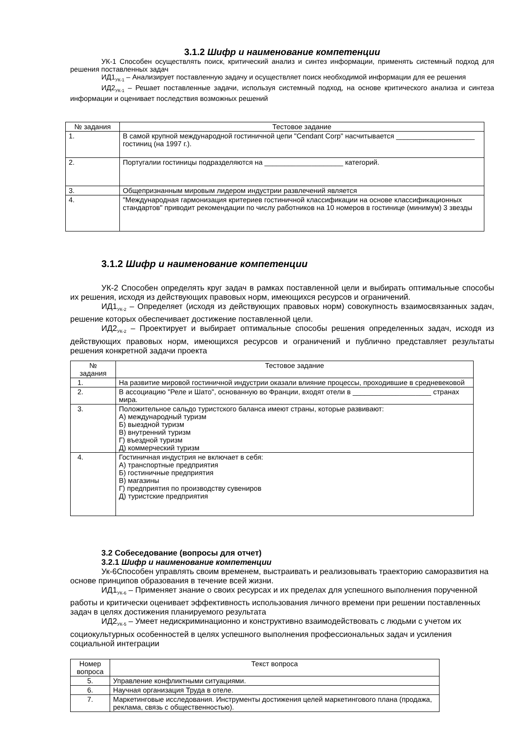3.1.2 Шифр и наименование компетенции
УК-1 Способен осуществлять поиск, критический анализ и синтез информации, применять системный подход для решения поставленных задач
ИД1<sub>УК-1</sub> – Анализирует поставленную задачу и осуществляет поиск необходимой информации для ее решения
ИД2<sub>УК-1</sub> – Решает поставленные задачи, используя системный подход, на основе критического анализа и синтеза информации и оценивает последствия возможных решений
| № задания | Тестовое задание |
| --- | --- |
| 1. | В самой крупной международной гостиничной цепи "Cendant Corp" насчитывается ____________________ гостиниц (на 1997 г.). |
| 2. | Португалии гостиницы подразделяются на ____________________ категорий. |
| 3. | Общепризнанным мировым лидером индустрии развлечений является |
| 4. | "Международная гармонизация критериев гостиничной классификации на основе классификационных стандартов" приводит рекомендации по числу работников на 10 номеров в гостинице (минимум) 3 звезды |
3.1.2 Шифр и наименование компетенции
УК-2 Способен определять круг задач в рамках поставленной цели и выбирать оптимальные способы их решения, исходя из действующих правовых норм, имеющихся ресурсов и ограничений.
ИД1<sub>УК-2</sub> – Определяет (исходя из действующих правовых норм) совокупность взаимосвязанных задач, решение которых обеспечивает достижение поставленной цели.
ИД2<sub>УК-2</sub> – Проектирует и выбирает оптимальные способы решения определенных задач, исходя из действующих правовых норм, имеющихся ресурсов и ограничений и публично представляет результаты решения конкретной задачи проекта
| № задания | Тестовое задание |
| --- | --- |
| 1. | На развитие мировой гостиничной индустрии оказали влияние процессы, проходившие в средневековой |
| 2. | В ассоциацию "Реле и Шато", основанную во Франции, входят отели в ____________________ странах мира. |
| 3. | Положительное сальдо туристского баланса имеют страны, которые развивают: А) международный туризм Б) выездной туризм В) внутренний туризм Г) въездной туризм Д) коммерческий туризм |
| 4. | Гостиничная индустрия не включает в себя: А) транспортные предприятия Б) гостиничные предприятия В) магазины Г) предприятия по производству сувениров Д) туристские предприятия |
3.2 Собеседование (вопросы для отчет)
3.2.1 Шифр и наименование компетенции
Ук-6Способен управлять своим временем, выстраивать и реализовывать траекторию саморазвития на основе принципов образования в течение всей жизни.
ИД1<sub>УК-6</sub> – Применяет знание о своих ресурсах и их пределах для успешного выполнения порученной работы и критически оценивает эффективность использования личного времени при решении поставленных задач в целях достижения планируемого результата
ИД2<sub>УК-5</sub> – Умеет недискриминационно и конструктивно взаимодействовать с людьми с учетом их социокультурных особенностей в целях успешного выполнения профессиональных задач и усиления социальной интеграции
| Номер вопроса | Текст вопроса |
| --- | --- |
| 5. | Управление конфликтными ситуациями. |
| 6. | Научная организация Труда в отеле. |
| 7. | Маркетинговые исследования. Инструменты достижения целей маркетингового плана (продажа, реклама, связь с общественностью). |